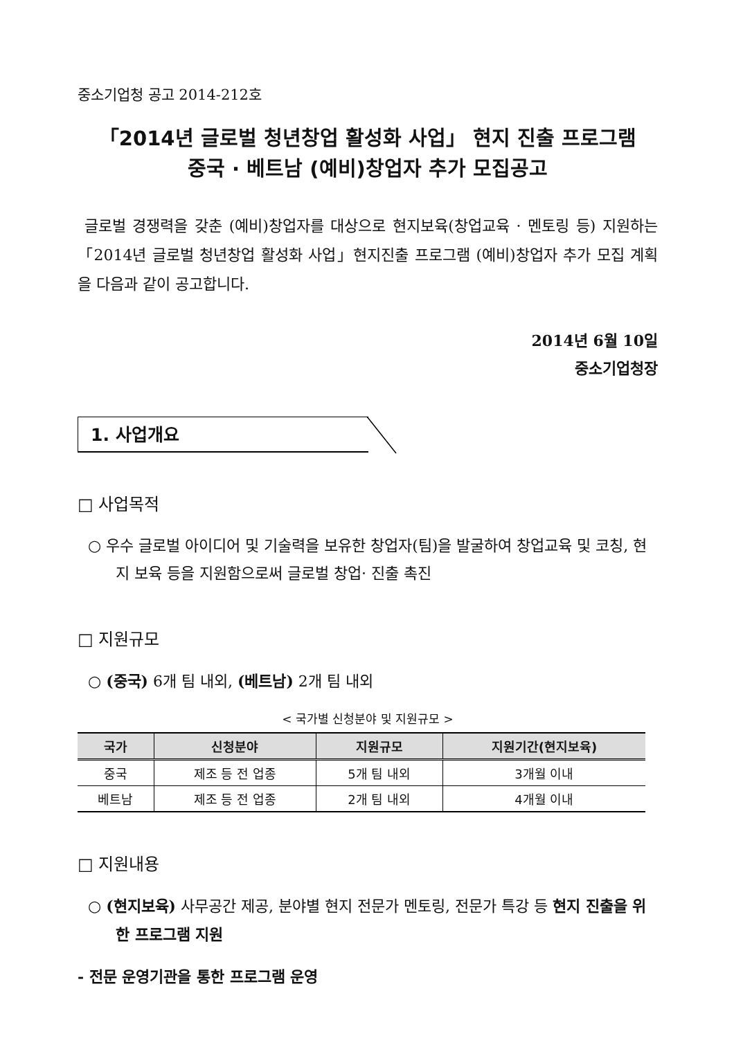중소기업청 공고 2014-212호
「2014년 글로벌 청년창업 활성화 사업」 현지 진출 프로그램
중국 · 베트남 (예비)창업자 추가 모집공고
글로벌 경쟁력을 갖춘 (예비)창업자를 대상으로 현지보육(창업교육 · 멘토링 등) 지원하는「2014년 글로벌 청년창업 활성화 사업」현지진출 프로그램 (예비)창업자 추가 모집 계획을 다음과 같이 공고합니다.
2014년 6월 10일
중소기업청장
1. 사업개요
□ 사업목적
○ 우수 글로벌 아이디어 및 기술력을 보유한 창업자(팀)을 발굴하여 창업교육 및 코칭, 현지 보육 등을 지원함으로써 글로벌 창업· 진출 촉진
□ 지원규모
○ (중국) 6개 팀 내외, (베트남) 2개 팀 내외
< 국가별 신청분야 및 지원규모 >
| 국가 | 신청분야 | 지원규모 | 지원기간(현지보육) |
| --- | --- | --- | --- |
| 중국 | 제조 등 전 업종 | 5개 팀 내외 | 3개월 이내 |
| 베트남 | 제조 등 전 업종 | 2개 팀 내외 | 4개월 이내 |
□ 지원내용
○ (현지보육) 사무공간 제공, 분야별 현지 전문가 멘토링, 전문가 특강 등 현지 진출을 위한 프로그램 지원
- 전문 운영기관을 통한 프로그램 운영